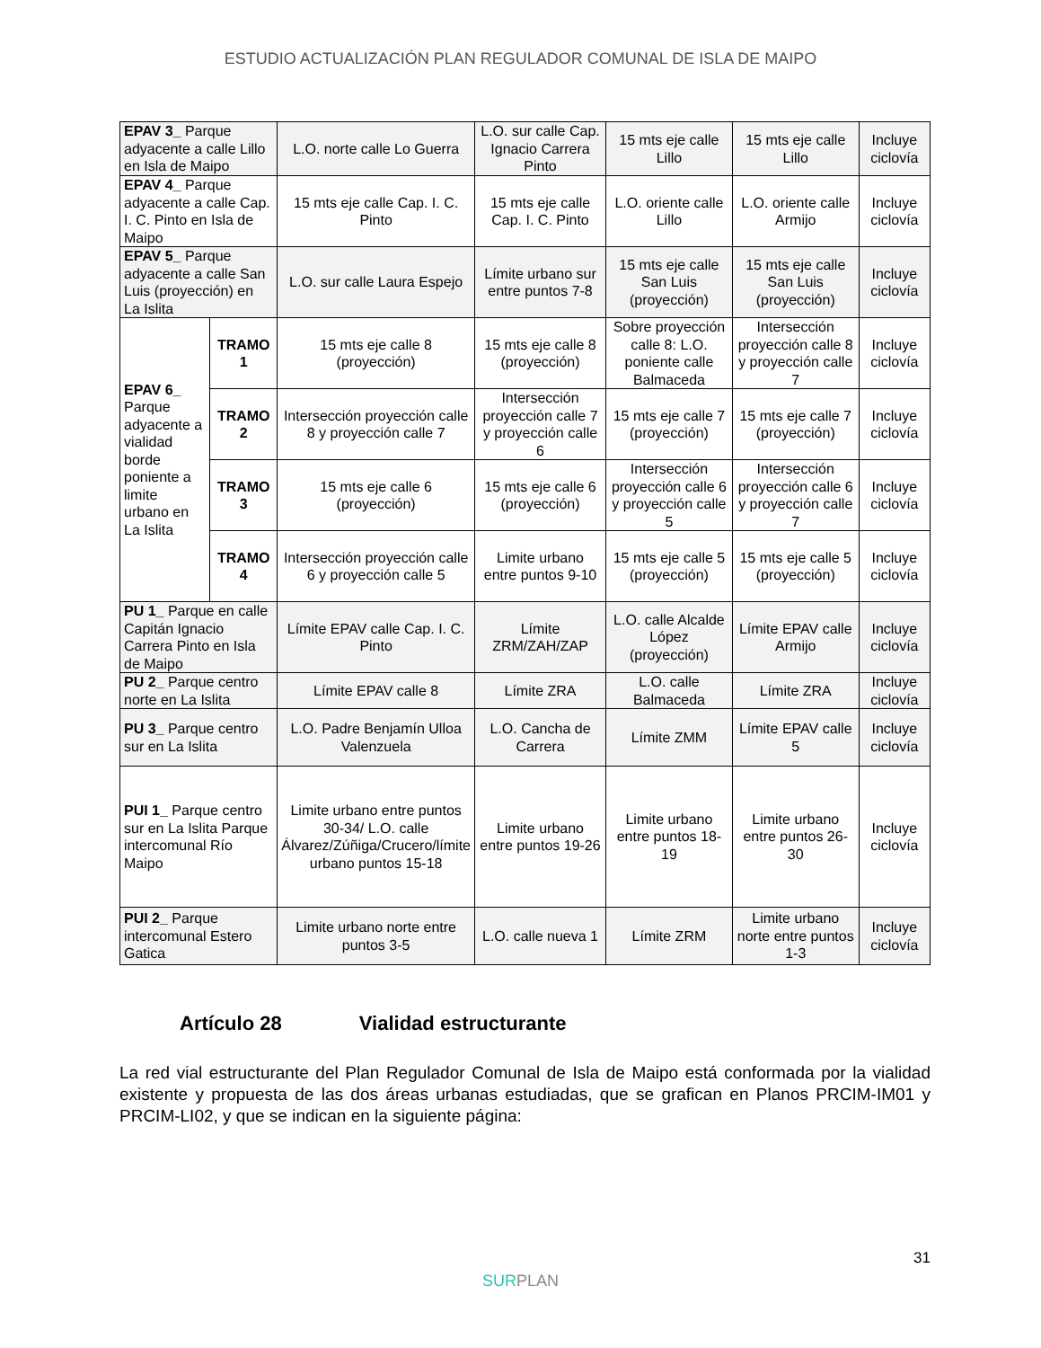ESTUDIO ACTUALIZACIÓN PLAN REGULADOR COMUNAL DE ISLA DE MAIPO
| EPAV 3_ Parque adyacente a calle Lillo en Isla de Maipo | | L.O. norte calle Lo Guerra | L.O. sur calle Cap. Ignacio Carrera Pinto | 15 mts eje calle Lillo | 15 mts eje calle Lillo | Incluye ciclovía |
| EPAV 4_ Parque adyacente a calle Cap. I. C. Pinto en Isla de Maipo | | 15 mts eje calle Cap. I. C. Pinto | 15 mts eje calle Cap. I. C. Pinto | L.O. oriente calle Lillo | L.O. oriente calle Armijo | Incluye ciclovía |
| EPAV 5_ Parque adyacente a calle San Luis (proyección) en La Islita | | L.O. sur calle Laura Espejo | Límite urbano sur entre puntos 7-8 | 15 mts eje calle San Luis (proyección) | 15 mts eje calle San Luis (proyección) | Incluye ciclovía |
| EPAV 6_ Parque adyacente a vialidad borde poniente a limite urbano en La Islita | TRAMO 1 | 15 mts eje calle 8 (proyección) | 15 mts eje calle 8 (proyección) | Sobre proyección calle 8: L.O. poniente calle Balmaceda | Intersección proyección calle 8 y proyección calle 7 | Incluye ciclovía |
| | TRAMO 2 | Intersección proyección calle 8 y proyección calle 7 | Intersección proyección calle 7 y proyección calle 6 | 15 mts eje calle 7 (proyección) | 15 mts eje calle 7 (proyección) | Incluye ciclovía |
| | TRAMO 3 | 15 mts eje calle 6 (proyección) | 15 mts eje calle 6 (proyección) | Intersección proyección calle 6 y proyección calle 5 | Intersección proyección calle 6 y proyección calle 7 | Incluye ciclovía |
| | TRAMO 4 | Intersección proyección calle 6 y proyección calle 5 | Limite urbano entre puntos 9-10 | 15 mts eje calle 5 (proyección) | 15 mts eje calle 5 (proyección) | Incluye ciclovía |
| PU 1_ Parque en calle Capitán Ignacio Carrera Pinto en Isla de Maipo | | Límite EPAV calle Cap. I. C. Pinto | Límite ZRM/ZAH/ZAP | L.O. calle Alcalde López (proyección) | Límite EPAV calle Armijo | Incluye ciclovía |
| PU 2_ Parque centro norte en La Islita | | Límite EPAV calle 8 | Límite ZRA | L.O. calle Balmaceda | Límite ZRA | Incluye ciclovía |
| PU 3_ Parque centro sur en La Islita | | L.O. Padre Benjamín Ulloa Valenzuela | L.O. Cancha de Carrera | Límite ZMM | Límite EPAV calle 5 | Incluye ciclovía |
| PUI 1_ Parque centro sur en La Islita Parque intercomunal Río Maipo | | Limite urbano entre puntos 30-34/ L.O. calle Álvarez/Zúñiga/Crucero/límite urbano puntos 15-18 | Limite urbano entre puntos 19-26 | Limite urbano entre puntos 18-19 | Limite urbano entre puntos 26-30 | Incluye ciclovía |
| PUI 2_ Parque intercomunal Estero Gatica | | Limite urbano norte entre puntos 3-5 | L.O. calle nueva 1 | Límite ZRM | Limite urbano norte entre puntos 1-3 | Incluye ciclovía |
Artículo 28 Vialidad estructurante
La red vial estructurante del Plan Regulador Comunal de Isla de Maipo está conformada por la vialidad existente y propuesta de las dos áreas urbanas estudiadas, que se grafican en Planos PRCIM-IM01 y PRCIM-LI02, y que se indican en la siguiente página:
31
SURPLAN